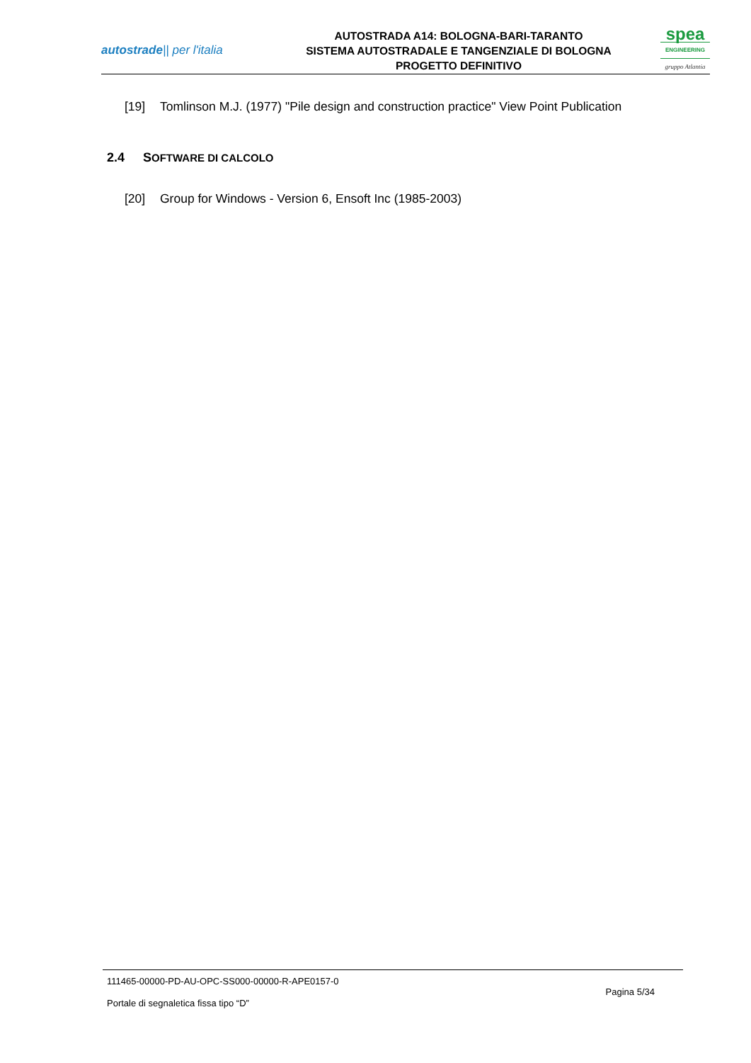autostrade|| per l'italia
AUTOSTRADA A14: BOLOGNA-BARI-TARANTO
SISTEMA AUTOSTRADALE E TANGENZIALE DI BOLOGNA
PROGETTO DEFINITIVO
spea
ENGINEERING
gruppo Atlantia
[19] Tomlinson M.J. (1977) "Pile design and construction practice" View Point Publication
2.4 SOFTWARE DI CALCOLO
[20] Group for Windows - Version 6, Ensoft Inc (1985-2003)
111465-00000-PD-AU-OPC-SS000-00000-R-APE0157-0
Portale di segnaletica fissa tipo “D” Pagina 5/34